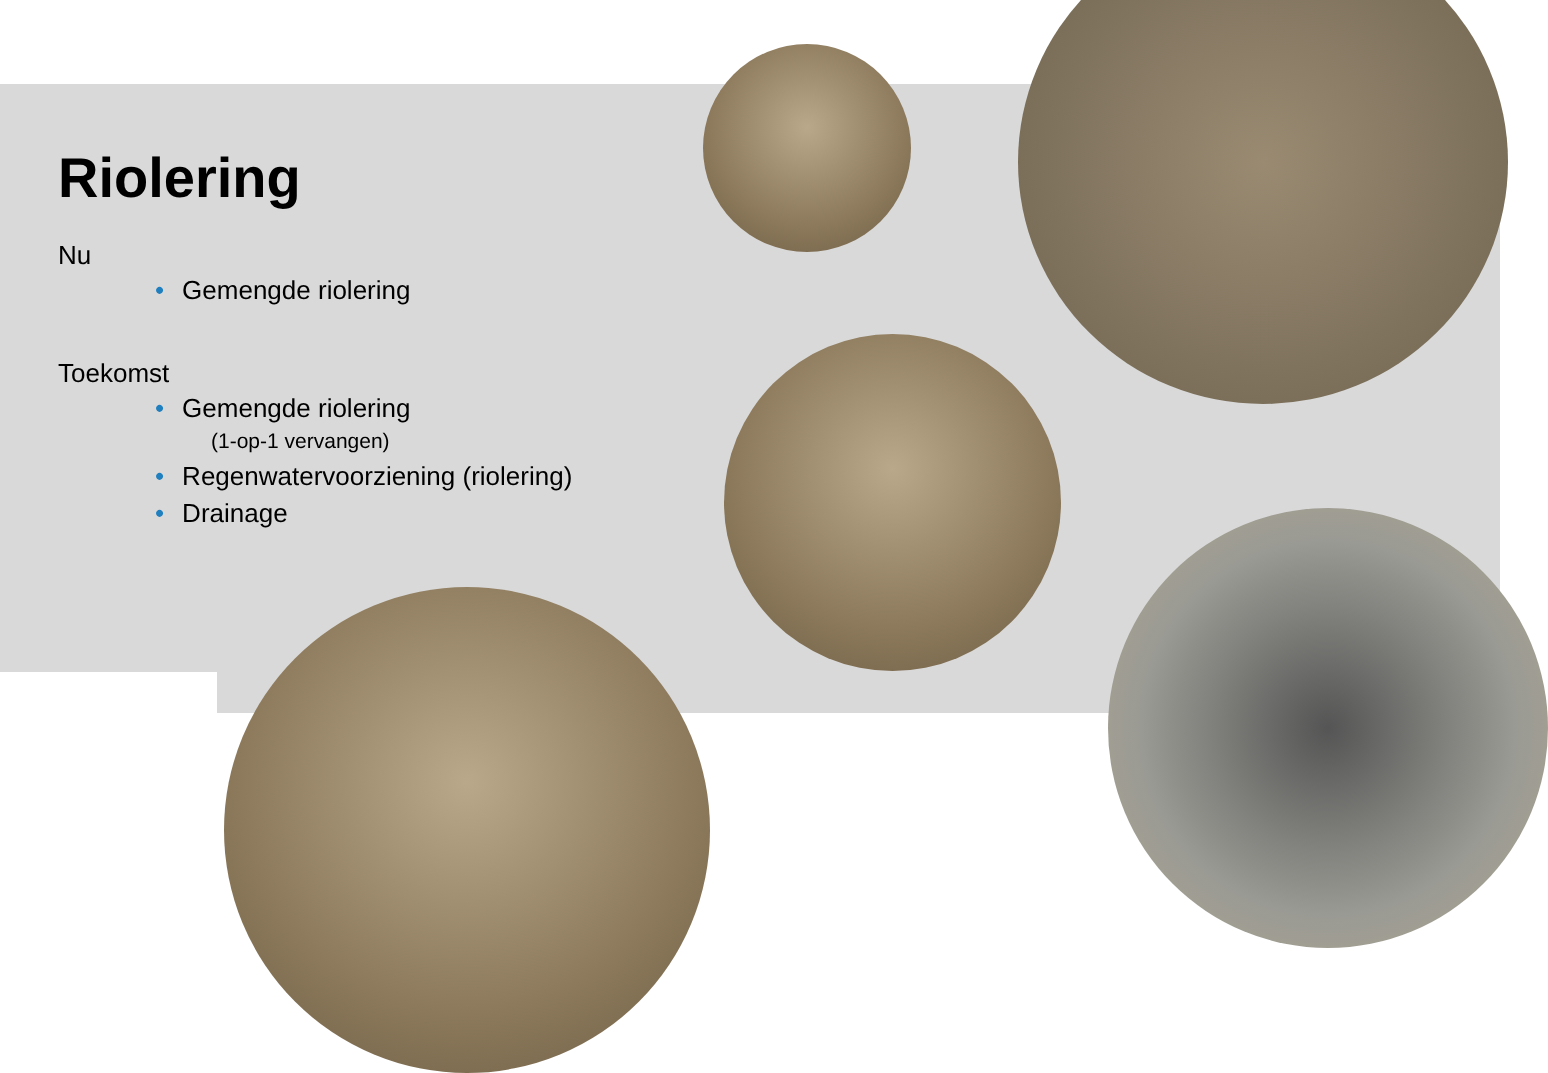Riolering
Nu
• Gemengde riolering
Toekomst
• Gemengde riolering
(1-op-1 vervangen)
• Regenwatervoorziening (riolering)
• Drainage